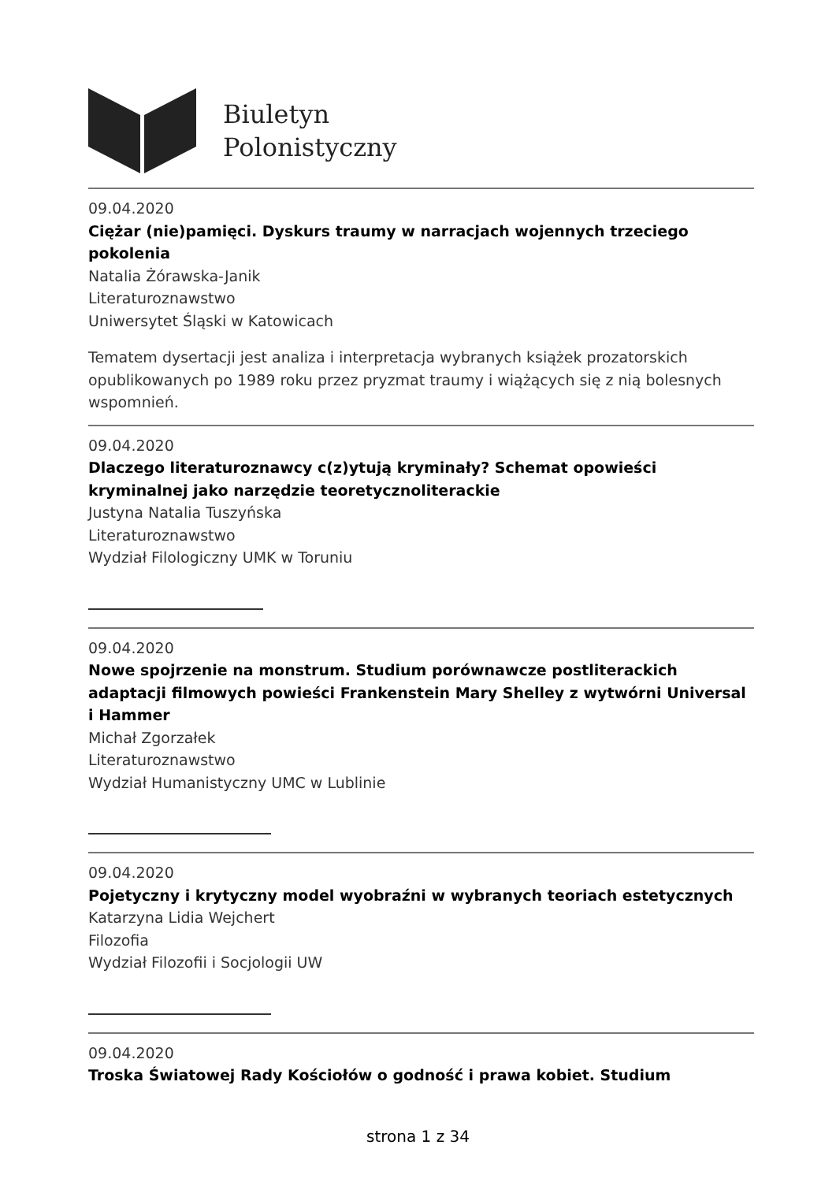Biuletyn
Polonistyczny
09.04.2020
Ciężar (nie)pamięci. Dyskurs traumy w narracjach wojennych trzeciego pokolenia
Natalia Żórawska-Janik
Literaturoznawstwo
Uniwersytet Śląski w Katowicach
Tematem dysertacji jest analiza i interpretacja wybranych książek prozatorskich opublikowanych po 1989 roku przez pryzmat traumy i wiążących się z nią bolesnych wspomnień.
09.04.2020
Dlaczego literaturoznawcy c(z)ytują kryminały? Schemat opowieści kryminalnej jako narzędzie teoretycznoliterackie
Justyna Natalia Tuszyńska
Literaturoznawstwo
Wydział Filologiczny UMK w Toruniu
09.04.2020
Nowe spojrzenie na monstrum. Studium porównawcze postliterackich adaptacji filmowych powieści Frankenstein Mary Shelley z wytwórni Universal i Hammer
Michał Zgorzałek
Literaturoznawstwo
Wydział Humanistyczny UMC w Lublinie
09.04.2020
Pojetyczny i krytyczny model wyobraźni w wybranych teoriach estetycznych
Katarzyna Lidia Wejchert
Filozofia
Wydział Filozofii i Socjologii UW
09.04.2020
Troska Światowej Rady Kościołów o godność i prawa kobiet. Studium
strona 1 z 34